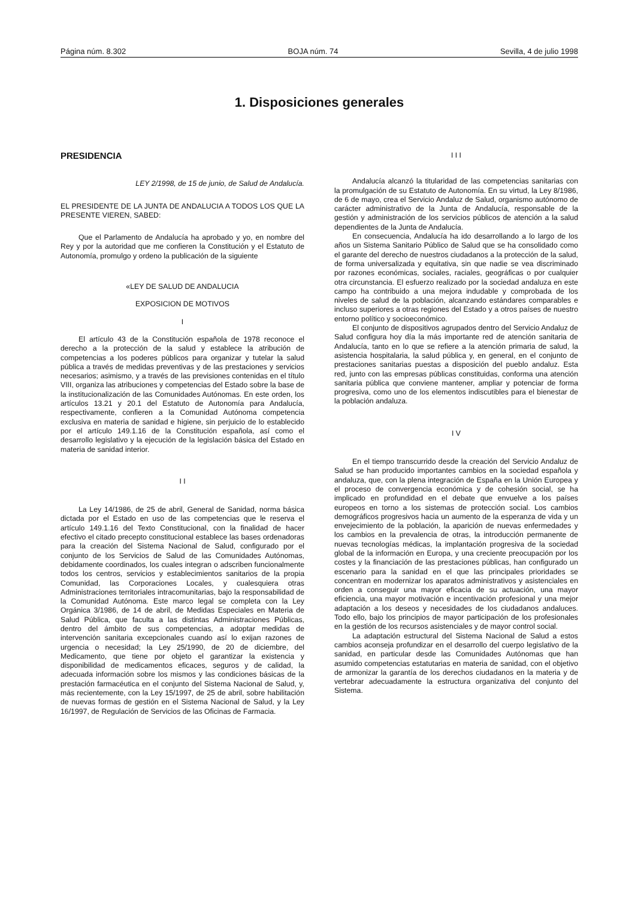Página núm. 8.302 BOJA núm. 74 Sevilla, 4 de julio 1998
1. Disposiciones generales
PRESIDENCIA
LEY 2/1998, de 15 de junio, de Salud de Andalucía.
EL PRESIDENTE DE LA JUNTA DE ANDALUCIA A TODOS LOS QUE LA PRESENTE VIEREN, SABED:
Que el Parlamento de Andalucía ha aprobado y yo, en nombre del Rey y por la autoridad que me confieren la Constitución y el Estatuto de Autonomía, promulgo y ordeno la publicación de la siguiente
«LEY DE SALUD DE ANDALUCIA
EXPOSICION DE MOTIVOS
I
El artículo 43 de la Constitución española de 1978 reconoce el derecho a la protección de la salud y establece la atribución de competencias a los poderes públicos para organizar y tutelar la salud pública a través de medidas preventivas y de las prestaciones y servicios necesarios; asimismo, y a través de las previsiones contenidas en el título VIII, organiza las atribuciones y competencias del Estado sobre la base de la institucionalización de las Comunidades Autónomas. En este orden, los artículos 13.21 y 20.1 del Estatuto de Autonomía para Andalucía, respectivamente, confieren a la Comunidad Autónoma competencia exclusiva en materia de sanidad e higiene, sin perjuicio de lo establecido por el artículo 149.1.16 de la Constitución española, así como el desarrollo legislativo y la ejecución de la legislación básica del Estado en materia de sanidad interior.
I I
La Ley 14/1986, de 25 de abril, General de Sanidad, norma básica dictada por el Estado en uso de las competencias que le reserva el artículo 149.1.16 del Texto Constitucional, con la finalidad de hacer efectivo el citado precepto constitucional establece las bases ordenadoras para la creación del Sistema Nacional de Salud, configurado por el conjunto de los Servicios de Salud de las Comunidades Autónomas, debidamente coordinados, los cuales integran o adscriben funcionalmente todos los centros, servicios y establecimientos sanitarios de la propia Comunidad, las Corporaciones Locales, y cualesquiera otras Administraciones territoriales intracomunitarias, bajo la responsabilidad de la Comunidad Autónoma. Este marco legal se completa con la Ley Orgánica 3/1986, de 14 de abril, de Medidas Especiales en Materia de Salud Pública, que faculta a las distintas Administraciones Públicas, dentro del ámbito de sus competencias, a adoptar medidas de intervención sanitaria excepcionales cuando así lo exijan razones de urgencia o necesidad; la Ley 25/1990, de 20 de diciembre, del Medicamento, que tiene por objeto el garantizar la existencia y disponibilidad de medicamentos eficaces, seguros y de calidad, la adecuada información sobre los mismos y las condiciones básicas de la prestación farmacéutica en el conjunto del Sistema Nacional de Salud, y, más recientemente, con la Ley 15/1997, de 25 de abril, sobre habilitación de nuevas formas de gestión en el Sistema Nacional de Salud, y la Ley 16/1997, de Regulación de Servicios de las Oficinas de Farmacia.
I I I
Andalucía alcanzó la titularidad de las competencias sanitarias con la promulgación de su Estatuto de Autonomía. En su virtud, la Ley 8/1986, de 6 de mayo, crea el Servicio Andaluz de Salud, organismo autónomo de carácter administrativo de la Junta de Andalucía, responsable de la gestión y administración de los servicios públicos de atención a la salud dependientes de la Junta de Andalucía.
En consecuencia, Andalucía ha ido desarrollando a lo largo de los años un Sistema Sanitario Público de Salud que se ha consolidado como el garante del derecho de nuestros ciudadanos a la protección de la salud, de forma universalizada y equitativa, sin que nadie se vea discriminado por razones económicas, sociales, raciales, geográficas o por cualquier otra circunstancia. El esfuerzo realizado por la sociedad andaluza en este campo ha contribuido a una mejora indudable y comprobada de los niveles de salud de la población, alcanzando estándares comparables e incluso superiores a otras regiones del Estado y a otros países de nuestro entorno político y socioeconómico.
El conjunto de dispositivos agrupados dentro del Servicio Andaluz de Salud configura hoy día la más importante red de atención sanitaria de Andalucía, tanto en lo que se refiere a la atención primaria de salud, la asistencia hospitalaria, la salud pública y, en general, en el conjunto de prestaciones sanitarias puestas a disposición del pueblo andaluz. Esta red, junto con las empresas públicas constituidas, conforma una atención sanitaria pública que conviene mantener, ampliar y potenciar de forma progresiva, como uno de los elementos indiscutibles para el bienestar de la población andaluza.
I V
En el tiempo transcurrido desde la creación del Servicio Andaluz de Salud se han producido importantes cambios en la sociedad española y andaluza, que, con la plena integración de España en la Unión Europea y el proceso de convergencia económica y de cohesión social, se ha implicado en profundidad en el debate que envuelve a los países europeos en torno a los sistemas de protección social. Los cambios demográficos progresivos hacia un aumento de la esperanza de vida y un envejecimiento de la población, la aparición de nuevas enfermedades y los cambios en la prevalencia de otras, la introducción permanente de nuevas tecnologías médicas, la implantación progresiva de la sociedad global de la información en Europa, y una creciente preocupación por los costes y la financiación de las prestaciones públicas, han configurado un escenario para la sanidad en el que las principales prioridades se concentran en modernizar los aparatos administrativos y asistenciales en orden a conseguir una mayor eficacia de su actuación, una mayor eficiencia, una mayor motivación e incentivación profesional y una mejor adaptación a los deseos y necesidades de los ciudadanos andaluces. Todo ello, bajo los principios de mayor participación de los profesionales en la gestión de los recursos asistenciales y de mayor control social.
La adaptación estructural del Sistema Nacional de Salud a estos cambios aconseja profundizar en el desarrollo del cuerpo legislativo de la sanidad, en particular desde las Comunidades Autónomas que han asumido competencias estatutarias en materia de sanidad, con el objetivo de armonizar la garantía de los derechos ciudadanos en la materia y de vertebrar adecuadamente la estructura organizativa del conjunto del Sistema.